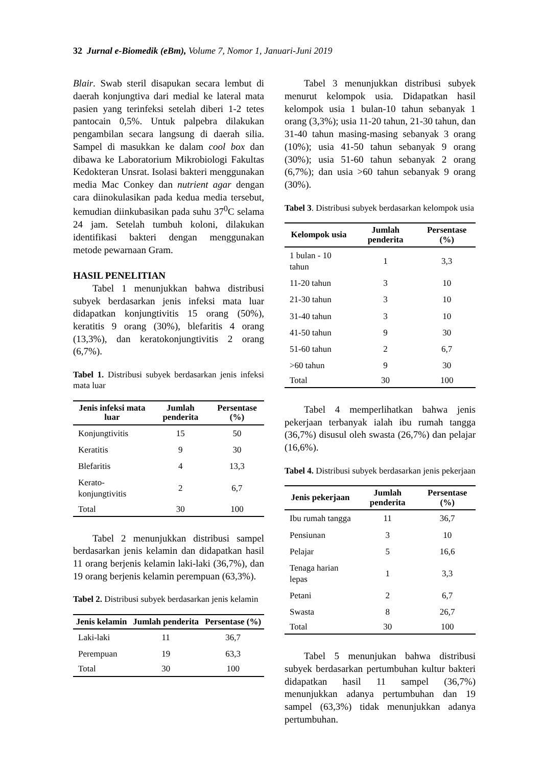32 Jurnal e-Biomedik (eBm), Volume 7, Nomor 1, Januari-Juni 2019
Blair. Swab steril disapukan secara lembut di daerah konjungtiva dari medial ke lateral mata pasien yang terinfeksi setelah diberi 1-2 tetes pantocain 0,5%. Untuk palpebra dilakukan pengambilan secara langsung di daerah silia. Sampel di masukkan ke dalam cool box dan dibawa ke Laboratorium Mikrobiologi Fakultas Kedokteran Unsrat. Isolasi bakteri menggunakan media Mac Conkey dan nutrient agar dengan cara diinokulasikan pada kedua media tersebut, kemudian diinkubasikan pada suhu 37<sup>0</sup>C selama 24 jam. Setelah tumbuh koloni, dilakukan identifikasi bakteri dengan menggunakan metode pewarnaan Gram.
HASIL PENELITIAN
Tabel 1 menunjukkan bahwa distribusi subyek berdasarkan jenis infeksi mata luar didapatkan konjungtivitis 15 orang (50%), keratitis 9 orang (30%), blefaritis 4 orang (13,3%), dan keratokonjungtivitis 2 orang (6,7%).
Tabel 1. Distribusi subyek berdasarkan jenis infeksi mata luar
| Jenis infeksi mata luar | Jumlah penderita | Persentase (%) |
| --- | --- | --- |
| Konjungtivitis | 15 | 50 |
| Keratitis | 9 | 30 |
| Blefaritis | 4 | 13,3 |
| Kerato-konjungtivitis | 2 | 6,7 |
| Total | 30 | 100 |
Tabel 2 menunjukkan distribusi sampel berdasarkan jenis kelamin dan didapatkan hasil 11 orang berjenis kelamin laki-laki (36,7%), dan 19 orang berjenis kelamin perempuan (63,3%).
Tabel 2. Distribusi subyek berdasarkan jenis kelamin
| Jenis kelamin | Jumlah penderita | Persentase (%) |
| --- | --- | --- |
| Laki-laki | 11 | 36,7 |
| Perempuan | 19 | 63,3 |
| Total | 30 | 100 |
Tabel 3 menunjukkan distribusi subyek menurut kelompok usia. Didapatkan hasil kelompok usia 1 bulan-10 tahun sebanyak 1 orang (3,3%); usia 11-20 tahun, 21-30 tahun, dan 31-40 tahun masing-masing sebanyak 3 orang (10%); usia 41-50 tahun sebanyak 9 orang (30%); usia 51-60 tahun sebanyak 2 orang (6,7%); dan usia >60 tahun sebanyak 9 orang (30%).
Tabel 3. Distribusi subyek berdasarkan kelompok usia
| Kelompok usia | Jumlah penderita | Persentase (%) |
| --- | --- | --- |
| 1 bulan - 10 tahun | 1 | 3,3 |
| 11-20 tahun | 3 | 10 |
| 21-30 tahun | 3 | 10 |
| 31-40 tahun | 3 | 10 |
| 41-50 tahun | 9 | 30 |
| 51-60 tahun | 2 | 6,7 |
| >60 tahun | 9 | 30 |
| Total | 30 | 100 |
Tabel 4 memperlihatkan bahwa jenis pekerjaan terbanyak ialah ibu rumah tangga (36,7%) disusul oleh swasta (26,7%) dan pelajar (16,6%).
Tabel 4. Distribusi subyek berdasarkan jenis pekerjaan
| Jenis pekerjaan | Jumlah penderita | Persentase (%) |
| --- | --- | --- |
| Ibu rumah tangga | 11 | 36,7 |
| Pensiunan | 3 | 10 |
| Pelajar | 5 | 16,6 |
| Tenaga harian lepas | 1 | 3,3 |
| Petani | 2 | 6,7 |
| Swasta | 8 | 26,7 |
| Total | 30 | 100 |
Tabel 5 menunjukan bahwa distribusi subyek berdasarkan pertumbuhan kultur bakteri didapatkan hasil 11 sampel (36,7%) menunjukkan adanya pertumbuhan dan 19 sampel (63,3%) tidak menunjukkan adanya pertumbuhan.